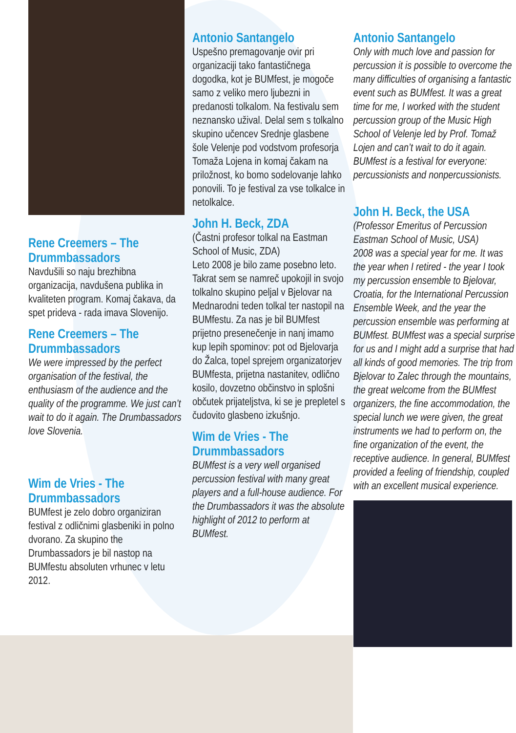Rene Creemers – The Drummbassadors
Navdušili so naju brezhibna organizacija, navdušena publika in kvaliteten program. Komaj čakava, da spet prideva - rada imava Slovenijo.
Rene Creemers – The Drummbassadors
We were impressed by the perfect organisation of the festival, the enthusiasm of the audience and the quality of the programme. We just can’t wait to do it again. The Drumbassadors love Slovenia.
Wim de Vries - The Drummbassadors
BUMfest je zelo dobro organiziran festival z odličnimi glasbeniki in polno dvorano. Za skupino the Drumbassadors je bil nastop na BUMfestu absoluten vrhunec v letu 2012.
Antonio Santangelo
Uspešno premagovanje ovir pri organizaciji tako fantastičnega dogodka, kot je BUMfest, je mogoče samo z veliko mero ljubezni in predanosti tolkalom. Na festivalu sem neznansko užival. Delal sem s tolkalno skupino učencev Srednje glasbene šole Velenje pod vodstvom profesorja Tomaža Lojena in komaj čakam na priložnost, ko bomo sodelovanje lahko ponovili. To je festival za vse tolkalce in netolkalce.
John H. Beck, ZDA
(Častni profesor tolkal na Eastman School of Music, ZDA)
Leto 2008 je bilo zame posebno leto. Takrat sem se namreč upokojil in svojo tolkalno skupino peljal v Bjelovar na Mednarodni teden tolkal ter nastopil na BUMfestu. Za nas je bil BUMfest prijetno presenečenje in nanj imamo kup lepih spominov: pot od Bjelovarja do Žalca, topel sprejem organizatorjev BUMfesta, prijetna nastanitev, odlično kosilo, dovzetno občinstvo in splošni občutek prijateljstva, ki se je prepletel s čudovito glasbeno izkušnjo.
Wim de Vries - The Drummbassadors
BUMfest is a very well organised percussion festival with many great players and a full-house audience. For the Drumbassadors it was the absolute highlight of 2012 to perform at BUMfest.
Antonio Santangelo
Only with much love and passion for percussion it is possible to overcome the many difficulties of organising a fantastic event such as BUMfest. It was a great time for me, I worked with the student percussion group of the Music High School of Velenje led by Prof. Tomaž Lojen and can’t wait to do it again. BUMfest is a festival for everyone: percussionists and nonpercussionists.
John H. Beck, the USA
(Professor Emeritus of Percussion Eastman School of Music, USA)
2008 was a special year for me. It was the year when I retired - the year I took my percussion ensemble to Bjelovar, Croatia, for the International Percussion Ensemble Week, and the year the percussion ensemble was performing at BUMfest. BUMfest was a special surprise for us and I might add a surprise that had all kinds of good memories. The trip from Bjelovar to Zalec through the mountains, the great welcome from the BUMfest organizers, the fine accommodation, the special lunch we were given, the great instruments we had to perform on, the fine organization of the event, the receptive audience. In general, BUMfest provided a feeling of friendship, coupled with an excellent musical experience.